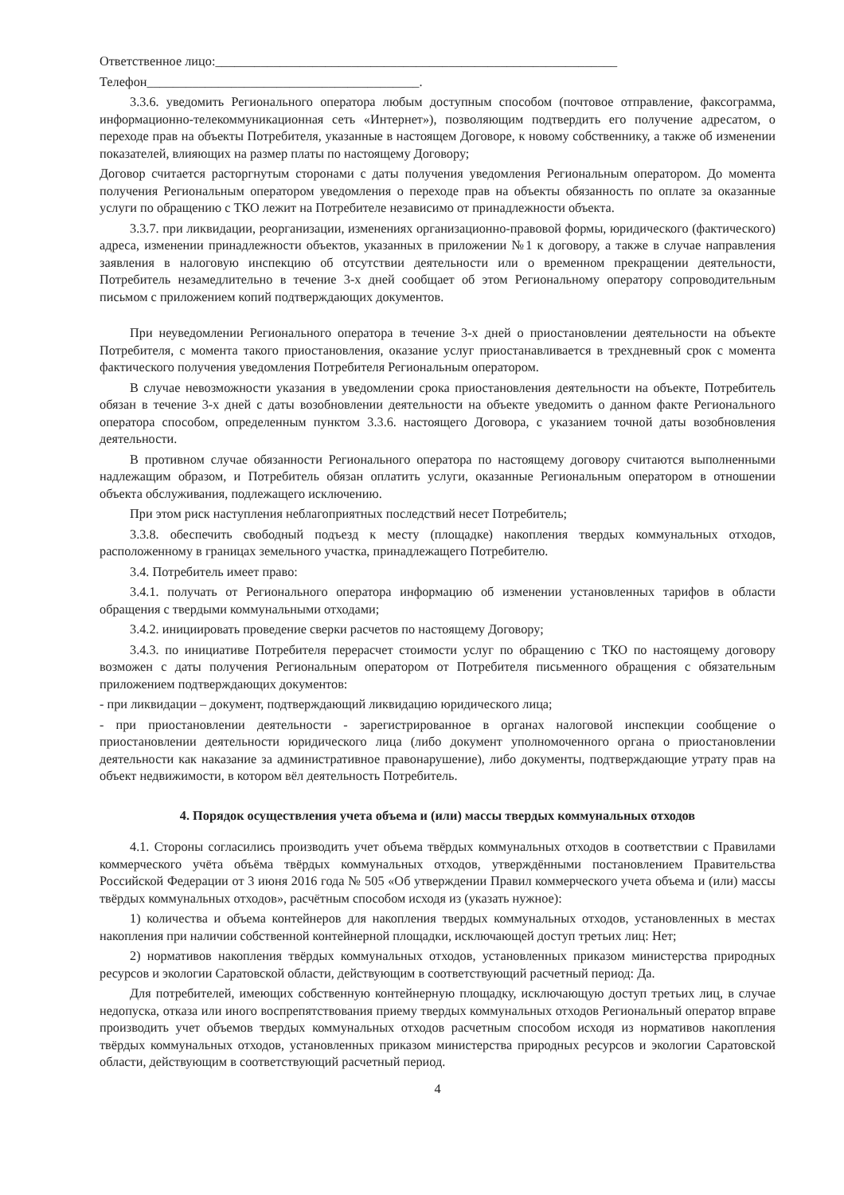Ответственное лицо:______________________________________________________________
Телефон__________________________________________.
3.3.6. уведомить Регионального оператора любым доступным способом (почтовое отправление, факсограмма, информационно-телекоммуникационная сеть «Интернет»), позволяющим подтвердить его получение адресатом, о переходе прав на объекты Потребителя, указанные в настоящем Договоре, к новому собственнику, а также об изменении показателей, влияющих на размер платы по настоящему Договору;
Договор считается расторгнутым сторонами с даты получения уведомления Региональным оператором. До момента получения Региональным оператором уведомления о переходе прав на объекты обязанность по оплате за оказанные услуги по обращению с ТКО лежит на Потребителе независимо от принадлежности объекта.
3.3.7. при ликвидации, реорганизации, изменениях организационно-правовой формы, юридического (фактического) адреса, изменении принадлежности объектов, указанных в приложении №1 к договору, а также в случае направления заявления в налоговую инспекцию об отсутствии деятельности или о временном прекращении деятельности, Потребитель незамедлительно в течение 3-х дней сообщает об этом Региональному оператору сопроводительным письмом с приложением копий подтверждающих документов.
При неуведомлении Регионального оператора в течение 3-х дней о приостановлении деятельности на объекте Потребителя, с момента такого приостановления, оказание услуг приостанавливается в трехдневный срок с момента фактического получения уведомления Потребителя Региональным оператором.
В случае невозможности указания в уведомлении срока приостановления деятельности на объекте, Потребитель обязан в течение 3-х дней с даты возобновлении деятельности на объекте уведомить о данном факте Регионального оператора способом, определенным пунктом 3.3.6. настоящего Договора, с указанием точной даты возобновления деятельности.
В противном случае обязанности Регионального оператора по настоящему договору считаются выполненными надлежащим образом, и Потребитель обязан оплатить услуги, оказанные Региональным оператором в отношении объекта обслуживания, подлежащего исключению.
При этом риск наступления неблагоприятных последствий несет Потребитель;
3.3.8. обеспечить свободный подъезд к месту (площадке) накопления твердых коммунальных отходов, расположенному в границах земельного участка, принадлежащего Потребителю.
3.4. Потребитель имеет право:
3.4.1. получать от Регионального оператора информацию об изменении установленных тарифов в области обращения с твердыми коммунальными отходами;
3.4.2. инициировать проведение сверки расчетов по настоящему Договору;
3.4.3. по инициативе Потребителя перерасчет стоимости услуг по обращению с ТКО по настоящему договору возможен с даты получения Региональным оператором от Потребителя письменного обращения с обязательным приложением подтверждающих документов:
- при ликвидации – документ, подтверждающий ликвидацию юридического лица;
- при приостановлении деятельности - зарегистрированное в органах налоговой инспекции сообщение о приостановлении деятельности юридического лица (либо документ уполномоченного органа о приостановлении деятельности как наказание за административное правонарушение), либо документы, подтверждающие утрату прав на объект недвижимости, в котором вёл деятельность Потребитель.
4. Порядок осуществления учета объема и (или) массы твердых коммунальных отходов
4.1. Стороны согласились производить учет объема твёрдых коммунальных отходов в соответствии с Правилами коммерческого учёта объёма твёрдых коммунальных отходов, утверждёнными постановлением Правительства Российской Федерации от 3 июня 2016 года № 505 «Об утверждении Правил коммерческого учета объема и (или) массы твёрдых коммунальных отходов», расчётным способом исходя из (указать нужное):
1) количества и объема контейнеров для накопления твердых коммунальных отходов, установленных в местах накопления при наличии собственной контейнерной площадки, исключающей доступ третьих лиц: Нет;
2) нормативов накопления твёрдых коммунальных отходов, установленных приказом министерства природных ресурсов и экологии Саратовской области, действующим в соответствующий расчетный период: Да.
Для потребителей, имеющих собственную контейнерную площадку, исключающую доступ третьих лиц, в случае недопуска, отказа или иного воспрепятствования приему твердых коммунальных отходов Региональный оператор вправе производить учет объемов твердых коммунальных отходов расчетным способом исходя из нормативов накопления твёрдых коммунальных отходов, установленных приказом министерства природных ресурсов и экологии Саратовской области, действующим в соответствующий расчетный период.
4